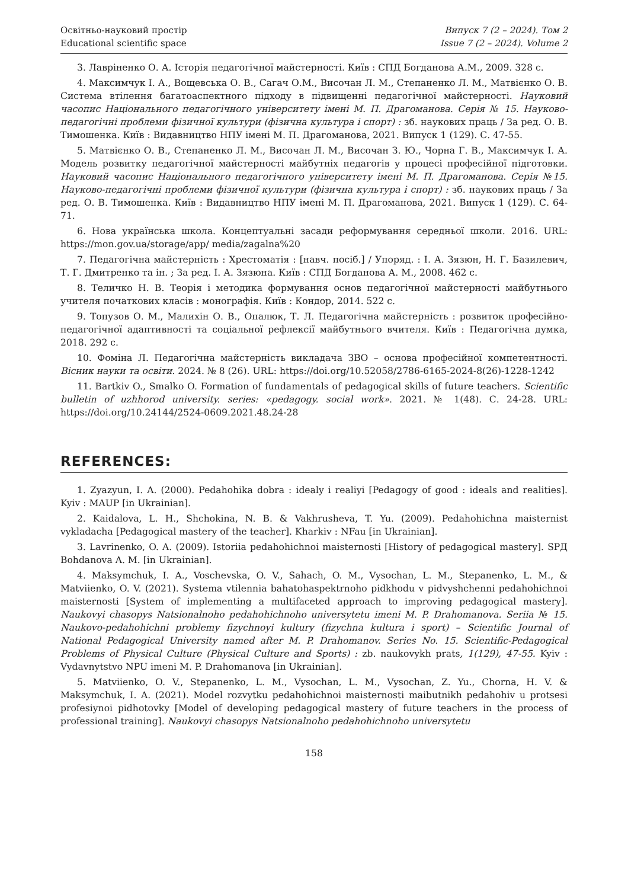Освітньо-науковий простір
Educational scientific space
Випуск 7 (2 – 2024). Том 2
Issue 7 (2 – 2024). Volume 2
3. Лавріненко О. А. Історія педагогічної майстерності. Київ : СПД Богданова А.М., 2009. 328 с.
4. Максимчук І. А., Вощевська О. В., Сагач О.М., Височан Л. М., Степаненко Л. М., Матвієнко О. В. Система втілення багатоаспектного підходу в підвищенні педагогічної майстерності. Науковий часопис Національного педагогічного університету імені М. П. Драгоманова. Серія № 15. Науково-педагогічні проблеми фізичної культури (фізична культура і спорт) : зб. наукових праць / За ред. О. В. Тимошенка. Київ : Видавництво НПУ імені М. П. Драгоманова, 2021. Випуск 1 (129). С. 47-55.
5. Матвієнко О. В., Степаненко Л. М., Височан Л. М., Височан З. Ю., Чорна Г. В., Максимчук І. А. Модель розвитку педагогічної майстерності майбутніх педагогів у процесі професійної підготовки. Науковий часопис Національного педагогічного університету імені М. П. Драгоманова. Серія №15. Науково-педагогічні проблеми фізичної культури (фізична культура і спорт) : зб. наукових праць / За ред. О. В. Тимошенка. Київ : Видавництво НПУ імені М. П. Драгоманова, 2021. Випуск 1 (129). С. 64-71.
6. Нова українська школа. Концептуальні засади реформування середньої школи. 2016. URL: https://mon.gov.ua/storage/app/ media/zagalna%20
7. Педагогічна майстерність : Хрестоматія : [навч. посіб.] / Упоряд. : І. А. Зязюн, Н. Г. Базилевич, Т. Г. Дмитренко та ін. ; За ред. І. А. Зязюна. Київ : СПД Богданова А. М., 2008. 462 с.
8. Теличко Н. В. Теорія і методика формування основ педагогічної майстерності майбутнього учителя початкових класів : монографія. Київ : Кондор, 2014. 522 с.
9. Топузов О. М., Малихін О. В., Опалюк, Т. Л. Педагогічна майстерність : розвиток професійно-педагогічної адаптивності та соціальної рефлексії майбутнього вчителя. Київ : Педагогічна думка, 2018. 292 с.
10. Фоміна Л. Педагогічна майстерність викладача ЗВО – основа професійної компетентності. Вісник науки та освіти. 2024. № 8 (26). URL: https://doi.org/10.52058/2786-6165-2024-8(26)-1228-1242
11. Bartkiv O., Smalko O. Formation of fundamentals of pedagogical skills of future teachers. Scientific bulletin of uzhhorod university. series: «pedagogy. social work». 2021. № 1(48). С. 24-28. URL: https://doi.org/10.24144/2524-0609.2021.48.24-28
REFERENCES:
1. Zyazyun, I. A. (2000). Pedahohika dobra : idealy i realiyi [Pedagogy of good : ideals and realities]. Kyiv : MAUP [in Ukrainian].
2. Kaidalova, L. H., Shchokina, N. B. & Vakhrusheva, T. Yu. (2009). Pedahohichna maisternist vykladacha [Pedagogical mastery of the teacher]. Kharkiv : NFau [in Ukrainian].
3. Lavrinenko, O. A. (2009). Istoriia pedahohichnoi maisternosti [History of pedagogical mastery]. SPД Bohdanova A. M. [in Ukrainian].
4. Maksymchuk, I. A., Voschevska, O. V., Sahach, O. M., Vysochan, L. M., Stepanenko, L. M., & Matviienko, O. V. (2021). Systema vtilennia bahatohaspektrnoho pidkhodu v pidvyshchenni pedahohichnoi maisternosti [System of implementing a multifaceted approach to improving pedagogical mastery]. Naukovyi chasopys Natsionalnoho pedahohichnoho universytetu imeni M. P. Drahomanova. Seriia № 15. Naukovo-pedahohichni problemy fizychnoyi kultury (fizychna kultura i sport) – Scientific Journal of National Pedagogical University named after M. P. Drahomanov. Series No. 15. Scientific-Pedagogical Problems of Physical Culture (Physical Culture and Sports) : zb. naukovykh prats, 1(129), 47-55. Kyiv : Vydavnytstvo NPU imeni M. P. Drahomanova [in Ukrainian].
5. Matviienko, O. V., Stepanenko, L. M., Vysochan, L. M., Vysochan, Z. Yu., Chorna, H. V. & Maksymchuk, I. A. (2021). Model rozvytku pedahohichnoi maisternosti maibutnikh pedahohiv u protsesi profesiynoi pidhotovky [Model of developing pedagogical mastery of future teachers in the process of professional training]. Naukovyi chasopys Natsionalnoho pedahohichnoho universytetu
158